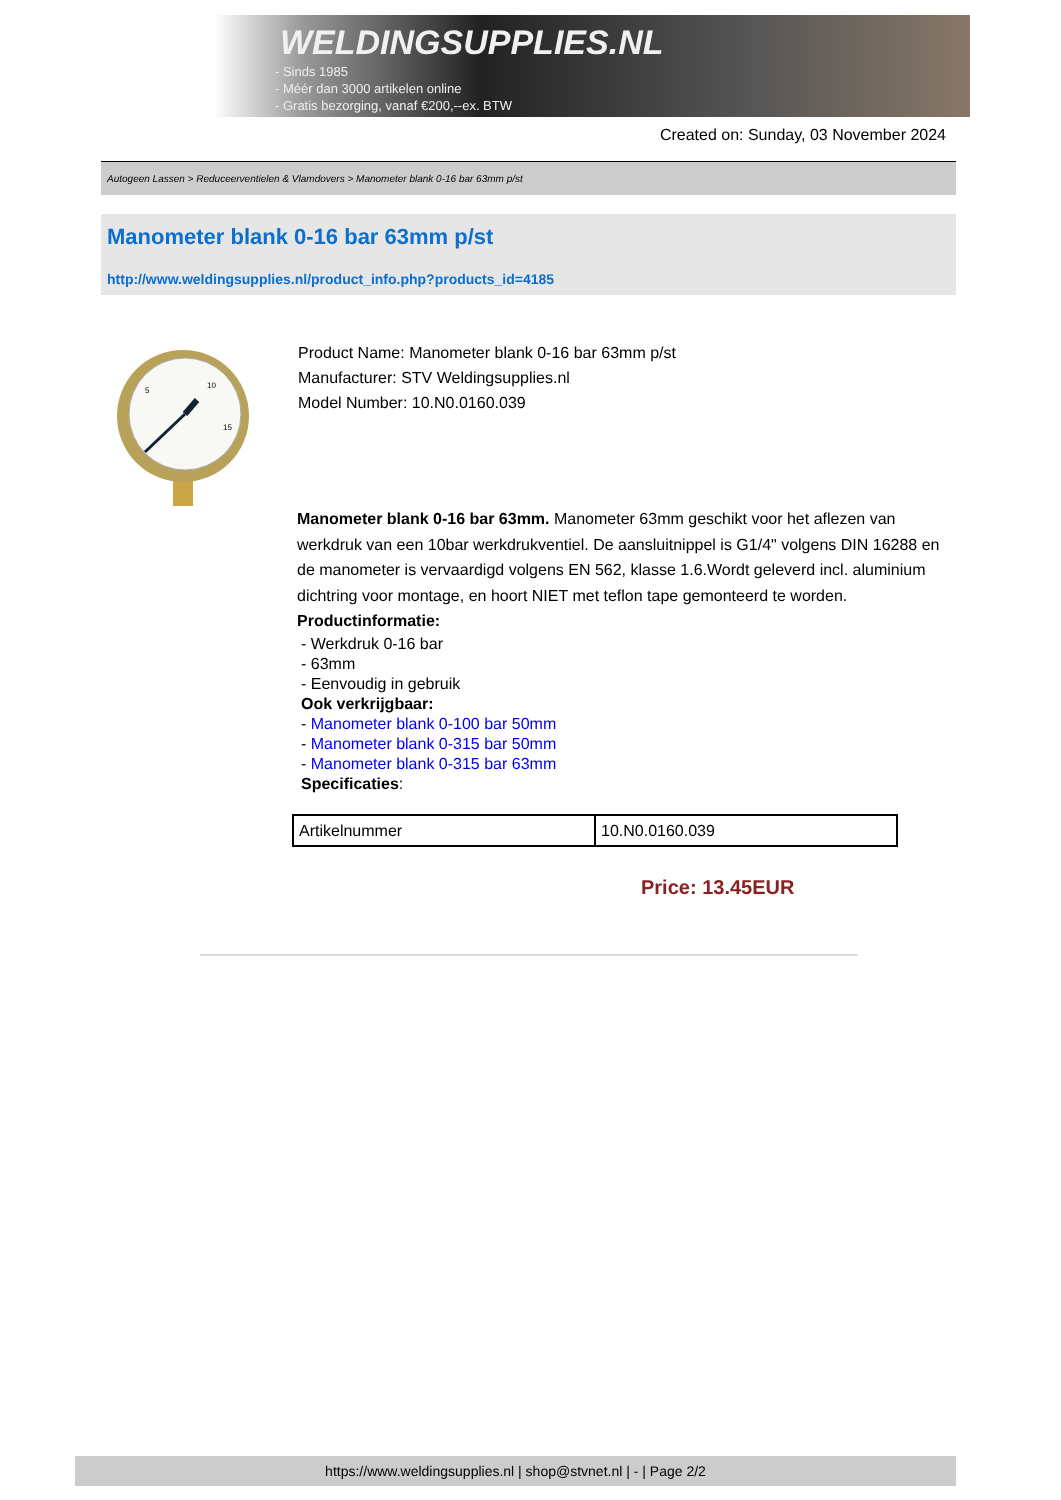WELDINGSUPPLIES.NL
- Sinds 1985
- Méér dan 3000 artikelen online
- Gratis bezorging, vanaf €200,--ex. BTW
Created on: Sunday, 03 November 2024
Autogeen Lassen > Reduceerventielen & Vlamdovers > Manometer blank 0-16 bar 63mm p/st
Manometer blank 0-16 bar 63mm p/st
http://www.weldingsupplies.nl/product_info.php?products_id=4185
5
10
15
Product Name: Manometer blank 0-16 bar 63mm p/st
Manufacturer: STV Weldingsupplies.nl
Model Number: 10.N0.0160.039
Manometer blank 0-16 bar 63mm. Manometer 63mm geschikt voor het aflezen van werkdruk van een 10bar werkdrukventiel. De aansluitnippel is G1/4" volgens DIN 16288 en de manometer is vervaardigd volgens EN 562, klasse 1.6.Wordt geleverd incl. aluminium dichtring voor montage, en hoort NIET met teflon tape gemonteerd te worden.
Productinformatie:
- Werkdruk 0-16 bar
- 63mm
- Eenvoudig in gebruik
Ook verkrijgbaar:
- Manometer blank 0-100 bar 50mm
- Manometer blank 0-315 bar 50mm
- Manometer blank 0-315 bar 63mm
Specificaties:
| Artikelnummer | 10.N0.0160.039 |
Price: 13.45EUR
https://www.weldingsupplies.nl | shop@stvnet.nl | - | Page 2/2